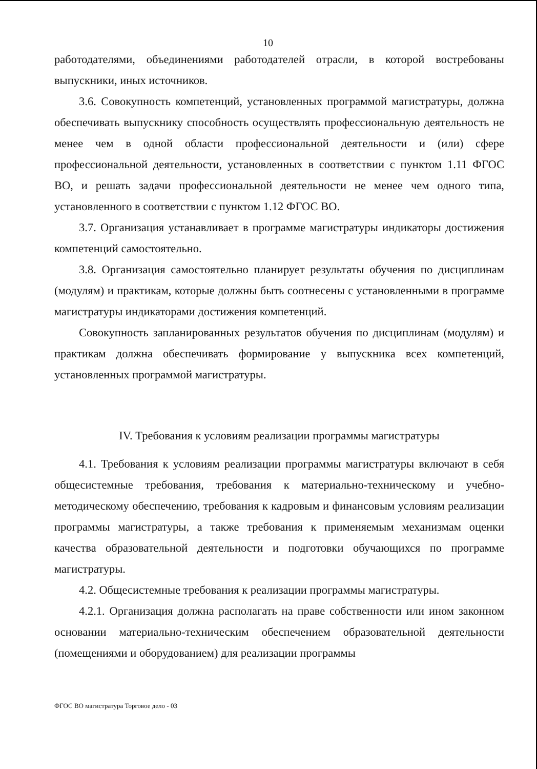10
работодателями, объединениями работодателей отрасли, в которой востребованы выпускники, иных источников.
3.6. Совокупность компетенций, установленных программой магистратуры, должна обеспечивать выпускнику способность осуществлять профессиональную деятельность не менее чем в одной области профессиональной деятельности и (или) сфере профессиональной деятельности, установленных в соответствии с пунктом 1.11 ФГОС ВО, и решать задачи профессиональной деятельности не менее чем одного типа, установленного в соответствии с пунктом 1.12 ФГОС ВО.
3.7. Организация устанавливает в программе магистратуры индикаторы достижения компетенций самостоятельно.
3.8. Организация самостоятельно планирует результаты обучения по дисциплинам (модулям) и практикам, которые должны быть соотнесены с установленными в программе магистратуры индикаторами достижения компетенций.
Совокупность запланированных результатов обучения по дисциплинам (модулям) и практикам должна обеспечивать формирование у выпускника всех компетенций, установленных программой магистратуры.
IV. Требования к условиям реализации программы магистратуры
4.1. Требования к условиям реализации программы магистратуры включают в себя общесистемные требования, требования к материально-техническому и учебно-методическому обеспечению, требования к кадровым и финансовым условиям реализации программы магистратуры, а также требования к применяемым механизмам оценки качества образовательной деятельности и подготовки обучающихся по программе магистратуры.
4.2. Общесистемные требования к реализации программы магистратуры.
4.2.1. Организация должна располагать на праве собственности или ином законном основании материально-техническим обеспечением образовательной деятельности (помещениями и оборудованием) для реализации программы
ФГОС ВО магистратура Торговое дело - 03